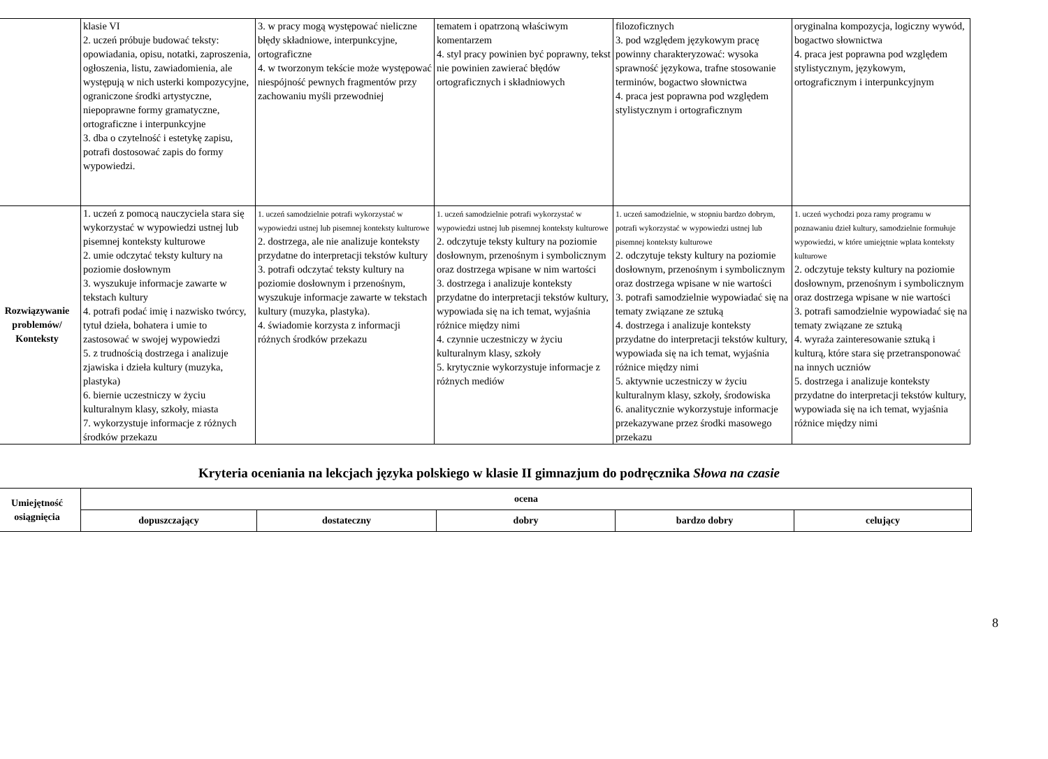| | klasie VI 2. uczeń próbuje budować teksty: opowiadania, opisu, notatki, zaproszenia, ogłoszenia, listu, zawiadomienia, ale występują w nich usterki kompozycyjne, ograniczone środki artystyczne, niepoprawne formy gramatyczne, ortograficzne i interpunkcyjne 3. dba o czytelność i estetykę zapisu, potrafi dostosować zapis do formy wypowiedzi. | 3. w pracy mogą występować nieliczne błędy składniowe, interpunkcyjne, ortograficzne 4. w tworzonym tekście może występować niespójność pewnych fragmentów przy zachowaniu myśli przewodniej | tematem i opatrzoną właściwym komentarzem 4. styl pracy powinien być poprawny, tekst nie powinien zawierać błędów ortograficznych i składniowych | filozoficznych 3. pod względem językowym pracę powinny charakteryzować: wysoka sprawność językowa, trafne stosowanie terminów, bogactwo słownictwa 4. praca jest poprawna pod względem stylistycznym i ortograficznym | oryginalna kompozycja, logiczny wywód, bogactwo słownictwa 4. praca jest poprawna pod względem stylistycznym, językowym, ortograficznym i interpunkcyjnym |
| Rozwiązywanie problemów/ Konteksty | 1. uczeń z pomocą nauczyciela stara się wykorzystać w wypowiedzi ustnej lub pisemnej konteksty kulturowe 2. umie odczytać teksty kultury na poziomie dosłownym 3. wyszukuje informacje zawarte w tekstach kultury 4. potrafi podać imię i nazwisko twórcy, tytuł dzieła, bohatera i umie to zastosować w swojej wypowiedzi 5. z trudnością dostrzega i analizuje zjawiska i dzieła kultury (muzyka, plastyka) 6. biernie uczestniczy w życiu kulturalnym klasy, szkoły, miasta 7. wykorzystuje informacje z różnych środków przekazu | 1. uczeń samodzielnie potrafi wykorzystać w wypowiedzi ustnej lub pisemnej konteksty kulturowe 2. dostrzega, ale nie analizuje konteksty przydatne do interpretacji tekstów kultury 3. potrafi odczytać teksty kultury na poziomie dosłownym i przenośnym, wyszukuje informacje zawarte w tekstach kultury (muzyka, plastyka). 4. świadomie korzysta z informacji różnych środków przekazu | 1. uczeń samodzielnie potrafi wykorzystać w wypowiedzi ustnej lub pisemnej konteksty kulturowe 2. odczytuje teksty kultury na poziomie dosłownym, przenośnym i symbolicznym oraz dostrzega wpisane w nim wartości 3. dostrzega i analizuje konteksty przydatne do interpretacji tekstów kultury, wypowiada się na ich temat, wyjaśnia różnice między nimi 4. czynnie uczestniczy w życiu kulturalnym klasy, szkoły 5. krytycznie wykorzystuje informacje z różnych mediów | 1. uczeń samodzielnie, w stopniu bardzo dobrym, potrafi wykorzystać w wypowiedzi ustnej lub pisemnej konteksty kulturowe 2. odczytuje teksty kultury na poziomie dosłownym, przenośnym i symbolicznym oraz dostrzega wpisane w nie wartości 3. potrafi samodzielnie wypowiadać się na tematy związane ze sztuką 4. dostrzega i analizuje konteksty przydatne do interpretacji tekstów kultury, wypowiada się na ich temat, wyjaśnia różnice między nimi 5. aktywnie uczestniczy w życiu kulturalnym klasy, szkoły, środowiska 6. analitycznie wykorzystuje informacje przekazywane przez środki masowego przekazu | 1. uczeń wychodzi poza ramy programu w poznawaniu dzieł kultury, samodzielnie formułuje wypowiedzi, w które umiejętnie wplata konteksty kulturowe 2. odczytuje teksty kultury na poziomie dosłownym, przenośnym i symbolicznym oraz dostrzega wpisane w nie wartości 3. potrafi samodzielnie wypowiadać się na tematy związane ze sztuką 4. wyraża zainteresowanie sztuką i kulturą, które stara się przetransponować na innych uczniów 5. dostrzega i analizuje konteksty przydatne do interpretacji tekstów kultury, wypowiada się na ich temat, wyjaśnia różnice między nimi |
Kryteria oceniania na lekcjach języka polskiego w klasie II gimnazjum do podręcznika Słowa na czasie
| Umiejętność osiągnięcia | ocena | | | | |
| --- | --- | --- | --- | --- | --- |
| | dopuszczający | dostateczny | dobry | bardzo dobry | celujący |
8